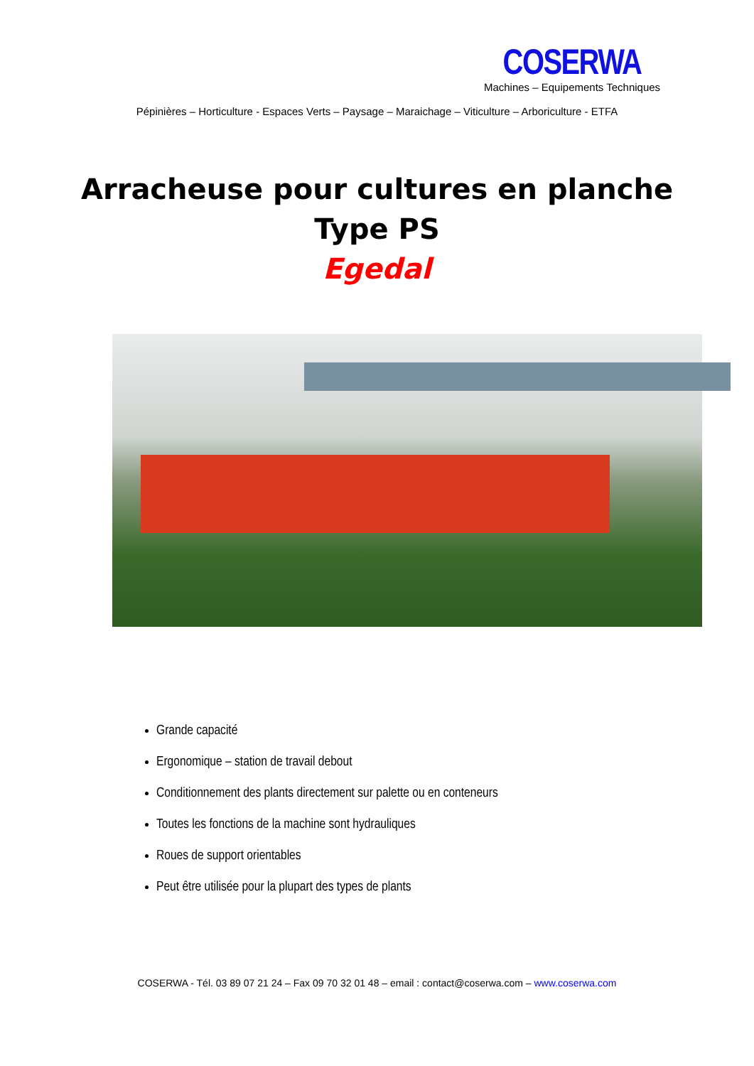COSERWA
Machines – Equipements Techniques
Pépinières – Horticulture - Espaces Verts – Paysage – Maraichage – Viticulture – Arboriculture - ETFA
Arracheuse pour cultures en planche
Type PS
Egedal
Grande capacité
Ergonomique – station de travail debout
Conditionnement des plants directement sur palette ou en conteneurs
Toutes les fonctions de la machine sont hydrauliques
Roues de support orientables
Peut être utilisée pour la plupart des types de plants
COSERWA - Tél. 03 89 07 21 24 – Fax 09 70 32 01 48 – email : contact@coserwa.com – www.coserwa.com